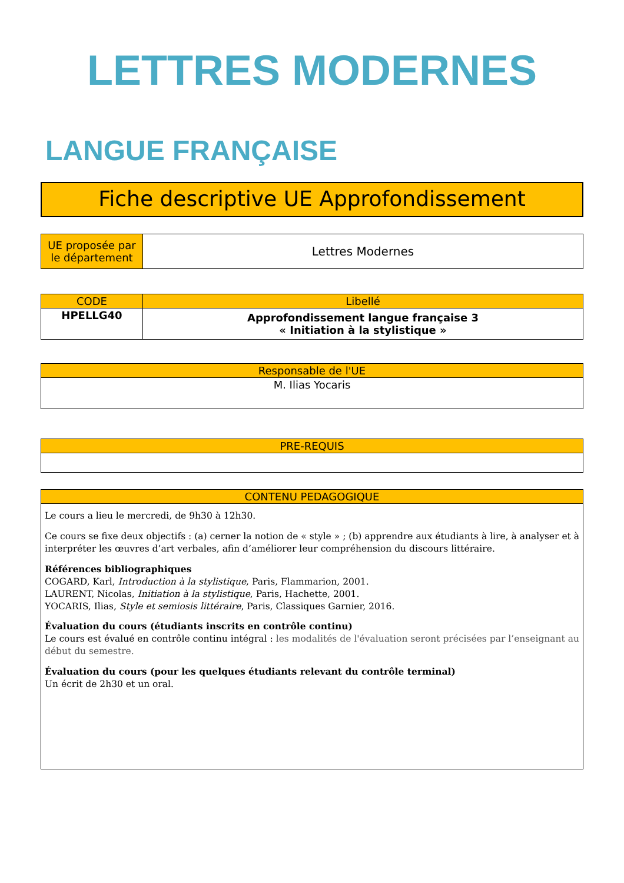LETTRES MODERNES
LANGUE FRANÇAISE
Fiche descriptive UE Approfondissement
| UE proposée par le département | Lettres Modernes |
| CODE | Libellé |
| --- | --- |
| HPELLG40 | Approfondissement langue française 3 « Initiation à la stylistique » |
| Responsable de l'UE |
| --- |
| M. Ilias Yocaris |
| PRE-REQUIS |
| --- |
| CONTENU PEDAGOGIQUE |
| --- |
| Le cours a lieu le mercredi, de 9h30 à 12h30. Ce cours se fixe deux objectifs : (a) cerner la notion de « style » ; (b) apprendre aux étudiants à lire, à analyser et à interpréter les œuvres d’art verbales, afin d’améliorer leur compréhension du discours littéraire. Références bibliographiques COGARD, Karl, Introduction à la stylistique , Paris, Flammarion, 2001. LAURENT, Nicolas, Initiation à la stylistique , Paris, Hachette, 2001. YOCARIS, Ilias, Style et semiosis littéraire , Paris, Classiques Garnier, 2016. Évaluation du cours (étudiants inscrits en contrôle continu) Le cours est évalué en contrôle continu intégral : les modalités de l'évaluation seront précisées par l’enseignant au début du semestre. Évaluation du cours (pour les quelques étudiants relevant du contrôle terminal) Un écrit de 2h30 et un oral. |